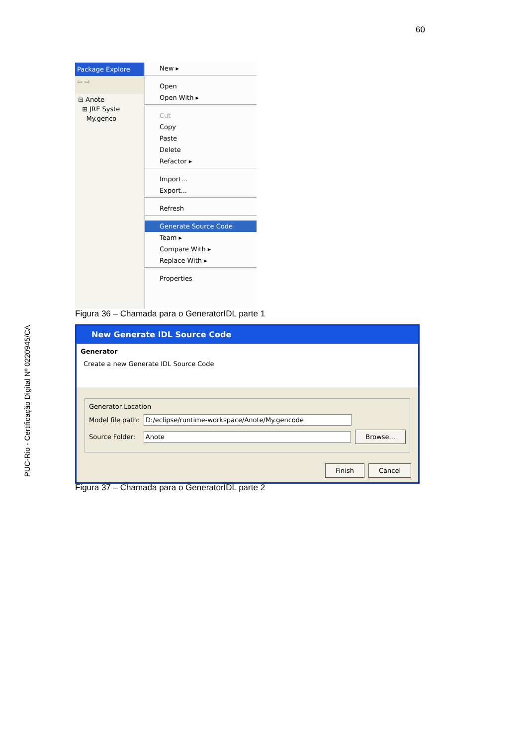60
PUC-Rio - Certificação Digital Nº 0220945/CA
Package Explore
⇦ ⇨
⊟ Anote
⊞ JRE Syste
My.genco
New ▸
Open
Open With ▸
Cut
Copy
Paste
Delete
Refactor ▸
Import...
Export...
Refresh
Generate Source Code
Team ▸
Compare With ▸
Replace With ▸
Properties
Figura 36 – Chamada para o GeneratorIDL parte 1
New Generate IDL Source Code
Generator
Create a new Generate IDL Source Code
Generator Location
Model file path:
D:/eclipse/runtime-workspace/Anote/My.gencode
Source Folder:
Anote
Browse...
Finish Cancel
Figura 37 – Chamada para o GeneratorIDL parte 2